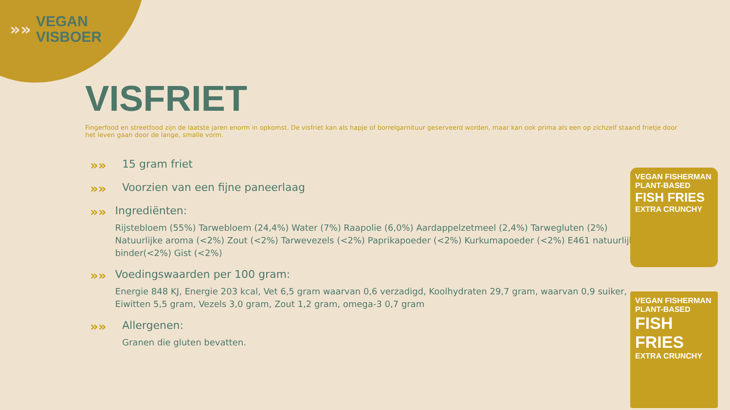»»
VEGAN
VISBOER
VISFRIET
Fingerfood en streetfood zijn de laatste jaren enorm in opkomst. De visfriet kan als hapje of borrelgarnituur geserveerd worden, maar kan ook prima als een op zichzelf staand frietje door het leven gaan door de lange, smalle vorm.
»»
15 gram friet
»»
Voorzien van een fijne paneerlaag
»»
Ingrediënten:
Rijstebloem (55%) Tarwebloem (24,4%) Water (7%) Raapolie (6,0%) Aardappelzetmeel (2,4%) Tarwegluten (2%) Natuurlijke aroma (<2%) Zout (<2%) Tarwevezels (<2%) Paprikapoeder (<2%) Kurkumapoeder (<2%) E461 natuurlijke binder(<2%) Gist (<2%)
»»
Voedingswaarden per 100 gram:
Energie 848 KJ, Energie 203 kcal, Vet 6,5 gram waarvan 0,6 verzadigd, Koolhydraten 29,7 gram, waarvan 0,9 suiker, Eiwitten 5,5 gram, Vezels 3,0 gram, Zout 1,2 gram, omega-3 0,7 gram
»»
Allergenen:
Granen die gluten bevatten.
VEGAN FISHERMAN
PLANT-BASED
FISH FRIES
EXTRA CRUNCHY
VEGAN FISHERMAN
PLANT-BASED
FISH FRIES
EXTRA CRUNCHY